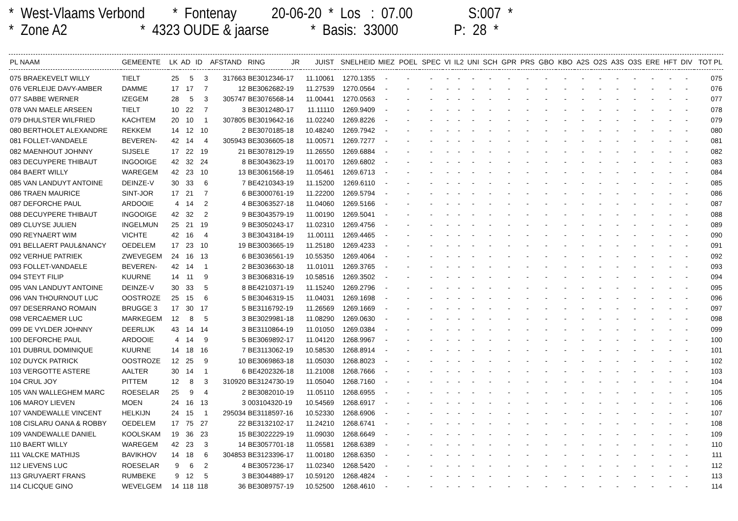* West-Vlaams Verbond * Fontenay 20-06-20 * Los : 07.00 S:007 * * Zone A2 * 4323 OUDE & jaarse * Basis: 33000 P: 28 *
| PL NAAM | GEMEENTE | LK | AD | ID | AFSTAND | RING | JR | JUIST | SNELHEID | MIEZ | POEL | SPEC | VI | IL2 | UNI | SCH | GPR | PRS | GBO | KBO | A2S | O2S | A3S | O3S | ERE | HFT | DIV | TOT PL |
| --- | --- | --- | --- | --- | --- | --- | --- | --- | --- | --- | --- | --- | --- | --- | --- | --- | --- | --- | --- | --- | --- | --- | --- | --- | --- | --- | --- | --- |
| 075 BRAEKEVELT WILLY | TIELT | 25 | 5 | 3 | 317663 | BE3012346-17 | | 11.10061 | 1270.1355 | - | - | - | - | - | - | - | - | - | - | - | - | - | - | - | - | - | - | 075 |
| 076 VERLEIJE DAVY-AMBER | DAMME | 17 | 17 | 7 | 12 | BE3062682-19 | | 11.27539 | 1270.0564 | - | - | - | - | - | - | - | - | - | - | - | - | - | - | - | - | - | - | 076 |
| 077 SABBE WERNER | IZEGEM | 28 | 5 | 3 | 305747 | BE3076568-14 | | 11.00441 | 1270.0563 | - | - | - | - | - | - | - | - | - | - | - | - | - | - | - | - | - | - | 077 |
| 078 VAN MAELE ARSEEN | TIELT | 10 | 22 | 7 | 3 | BE3012480-17 | | 11.11110 | 1269.9409 | - | - | - | - | - | - | - | - | - | - | - | - | - | - | - | - | - | - | 078 |
| 079 DHULSTER WILFRIED | KACHTEM | 20 | 10 | 1 | 307805 | BE3019642-16 | | 11.02240 | 1269.8226 | - | - | - | - | - | - | - | - | - | - | - | - | - | - | - | - | - | - | 079 |
| 080 BERTHOLET ALEXANDRE | REKKEM | 14 | 12 | 10 | 2 | BE3070185-18 | | 10.48240 | 1269.7942 | - | - | - | - | - | - | - | - | - | - | - | - | - | - | - | - | - | - | 080 |
| 081 FOLLET-VANDAELE | BEVEREN- | 42 | 14 | 4 | 305943 | BE3036605-18 | | 11.00571 | 1269.7277 | - | - | - | - | - | - | - | - | - | - | - | - | - | - | - | - | - | - | 081 |
| 082 MAENHOUT JOHNNY | SIJSELE | 17 | 22 | 19 | 21 | BE3078129-19 | | 11.26550 | 1269.6884 | - | - | - | - | - | - | - | - | - | - | - | - | - | - | - | - | - | - | 082 |
| 083 DECUYPERE THIBAUT | INGOOIGE | 42 | 32 | 24 | 8 | BE3043623-19 | | 11.00170 | 1269.6802 | - | - | - | - | - | - | - | - | - | - | - | - | - | - | - | - | - | - | 083 |
| 084 BAERT WILLY | WAREGEM | 42 | 23 | 10 | 13 | BE3061568-19 | | 11.05461 | 1269.6713 | - | - | - | - | - | - | - | - | - | - | - | - | - | - | - | - | - | - | 084 |
| 085 VAN LANDUYT ANTOINE | DEINZE-V | 30 | 33 | 6 | 7 | BE4210343-19 | | 11.15200 | 1269.6110 | - | - | - | - | - | - | - | - | - | - | - | - | - | - | - | - | - | - | 085 |
| 086 TRAEN MAURICE | SINT-JOR | 17 | 21 | 7 | 6 | BE3000761-19 | | 11.22200 | 1269.5794 | - | - | - | - | - | - | - | - | - | - | - | - | - | - | - | - | - | - | 086 |
| 087 DEFORCHE PAUL | ARDOOIE | 4 | 14 | 2 | 4 | BE3063527-18 | | 11.04060 | 1269.5166 | - | - | - | - | - | - | - | - | - | - | - | - | - | - | - | - | - | - | 087 |
| 088 DECUYPERE THIBAUT | INGOOIGE | 42 | 32 | 2 | 9 | BE3043579-19 | | 11.00190 | 1269.5041 | - | - | - | - | - | - | - | - | - | - | - | - | - | - | - | - | - | - | 088 |
| 089 CLUYSE JULIEN | INGELMUN | 25 | 21 | 19 | 9 | BE3050243-17 | | 11.02310 | 1269.4756 | - | - | - | - | - | - | - | - | - | - | - | - | - | - | - | - | - | - | 089 |
| 090 REYNAERT WIM | VICHTE | 42 | 16 | 4 | 3 | BE3043184-19 | | 11.00111 | 1269.4465 | - | - | - | - | - | - | - | - | - | - | - | - | - | - | - | - | - | - | 090 |
| 091 BELLAERT PAUL&NANCY | OEDELEM | 17 | 23 | 10 | 19 | BE3003665-19 | | 11.25180 | 1269.4233 | - | - | - | - | - | - | - | - | - | - | - | - | - | - | - | - | - | - | 091 |
| 092 VERHUE PATRIEK | ZWEVEGEM | 24 | 16 | 13 | 6 | BE3036561-19 | | 10.55350 | 1269.4064 | - | - | - | - | - | - | - | - | - | - | - | - | - | - | - | - | - | - | 092 |
| 093 FOLLET-VANDAELE | BEVEREN- | 42 | 14 | 1 | 2 | BE3036630-18 | | 11.01011 | 1269.3765 | - | - | - | - | - | - | - | - | - | - | - | - | - | - | - | - | - | - | 093 |
| 094 STEYT FILIP | KUURNE | 14 | 11 | 9 | 3 | BE3068316-19 | | 10.58516 | 1269.3502 | - | - | - | - | - | - | - | - | - | - | - | - | - | - | - | - | - | - | 094 |
| 095 VAN LANDUYT ANTOINE | DEINZE-V | 30 | 33 | 5 | 8 | BE4210371-19 | | 11.15240 | 1269.2796 | - | - | - | - | - | - | - | - | - | - | - | - | - | - | - | - | - | - | 095 |
| 096 VAN THOURNOUT LUC | OOSTROZE | 25 | 15 | 6 | 5 | BE3046319-15 | | 11.04031 | 1269.1698 | - | - | - | - | - | - | - | - | - | - | - | - | - | - | - | - | - | - | 096 |
| 097 DESERRANO ROMAIN | BRUGGE 3 | 17 | 30 | 17 | 5 | BE3116792-19 | | 11.26569 | 1269.1669 | - | - | - | - | - | - | - | - | - | - | - | - | - | - | - | - | - | - | 097 |
| 098 VERCAEMER LUC | MARKEGEM | 12 | 8 | 5 | 3 | BE3029981-18 | | 11.08290 | 1269.0630 | - | - | - | - | - | - | - | - | - | - | - | - | - | - | - | - | - | - | 098 |
| 099 DE VYLDER JOHNNY | DEERLIJK | 43 | 14 | 14 | 3 | BE3110864-19 | | 11.01050 | 1269.0384 | - | - | - | - | - | - | - | - | - | - | - | - | - | - | - | - | - | - | 099 |
| 100 DEFORCHE PAUL | ARDOOIE | 4 | 14 | 9 | 5 | BE3069892-17 | | 11.04120 | 1268.9967 | - | - | - | - | - | - | - | - | - | - | - | - | - | - | - | - | - | - | 100 |
| 101 DUBRUL DOMINIQUE | KUURNE | 14 | 18 | 16 | 7 | BE3113062-19 | | 10.58530 | 1268.8914 | - | - | - | - | - | - | - | - | - | - | - | - | - | - | - | - | - | - | 101 |
| 102 DUYCK PATRICK | OOSTROZE | 12 | 25 | 9 | 10 | BE3069863-18 | | 11.05030 | 1268.8023 | - | - | - | - | - | - | - | - | - | - | - | - | - | - | - | - | - | - | 102 |
| 103 VERGOTTE ASTERE | AALTER | 30 | 14 | 1 | 6 | BE4202326-18 | | 11.21008 | 1268.7666 | - | - | - | - | - | - | - | - | - | - | - | - | - | - | - | - | - | - | 103 |
| 104 CRUL JOY | PITTEM | 12 | 8 | 3 | 310920 | BE3124730-19 | | 11.05040 | 1268.7160 | - | - | - | - | - | - | - | - | - | - | - | - | - | - | - | - | - | - | 104 |
| 105 VAN WALLEGHEM MARC | ROESELAR | 25 | 9 | 4 | 2 | BE3082010-19 | | 11.05110 | 1268.6955 | - | - | - | - | - | - | - | - | - | - | - | - | - | - | - | - | - | - | 105 |
| 106 MAROY LIEVEN | MOEN | 24 | 16 | 13 | 3 | 003104320-19 | | 10.54569 | 1268.6917 | - | - | - | - | - | - | - | - | - | - | - | - | - | - | - | - | - | - | 106 |
| 107 VANDEWALLE VINCENT | HELKIJN | 24 | 15 | 1 | 295034 | BE3118597-16 | | 10.52330 | 1268.6906 | - | - | - | - | - | - | - | - | - | - | - | - | - | - | - | - | - | - | 107 |
| 108 CISLARU OANA & ROBBY | OEDELEM | 17 | 75 | 27 | 22 | BE3132102-17 | | 11.24210 | 1268.6741 | - | - | - | - | - | - | - | - | - | - | - | - | - | - | - | - | - | - | 108 |
| 109 VANDEWALLE DANIEL | KOOLSKAM | 19 | 36 | 23 | 15 | BE3022229-19 | | 11.09030 | 1268.6649 | - | - | - | - | - | - | - | - | - | - | - | - | - | - | - | - | - | - | 109 |
| 110 BAERT WILLY | WAREGEM | 42 | 23 | 3 | 14 | BE3057701-18 | | 11.05581 | 1268.6389 | - | - | - | - | - | - | - | - | - | - | - | - | - | - | - | - | - | - | 110 |
| 111 VALCKE MATHIJS | BAVIKHOV | 14 | 18 | 6 | 304853 | BE3123396-17 | | 11.00180 | 1268.6350 | - | - | - | - | - | - | - | - | - | - | - | - | - | - | - | - | - | - | 111 |
| 112 LIEVENS LUC | ROESELAR | 9 | 6 | 2 | 4 | BE3057236-17 | | 11.02340 | 1268.5420 | - | - | - | - | - | - | - | - | - | - | - | - | - | - | - | - | - | - | 112 |
| 113 GRUYAERT FRANS | RUMBEKE | 9 | 12 | 5 | 3 | BE3044889-17 | | 10.59120 | 1268.4824 | - | - | - | - | - | - | - | - | - | - | - | - | - | - | - | - | - | - | 113 |
| 114 CLICQUE GINO | WEVELGEM | 14 | 118 | 118 | 36 | BE3089757-19 | | 10.52500 | 1268.4610 | - | - | - | - | - | - | - | - | - | - | - | - | - | - | - | - | - | - | 114 |